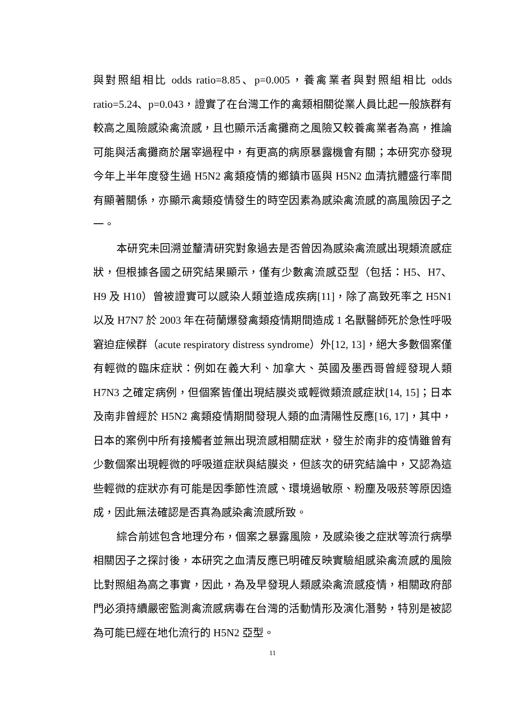與對照組相比 odds ratio=8.85、p=0.005，養禽業者與對照組相比 odds ratio=5.24、p=0.043，證實了在台灣工作的禽類相關從業人員比起一般族群有較高之風險感染禽流感，且也顯示活禽攤商之風險又較養禽業者為高，推論可能與活禽攤商於屠宰過程中，有更高的病原暴露機會有關；本研究亦發現今年上半年度發生過 H5N2 禽類疫情的鄉鎮市區與 H5N2 血清抗體盛行率間有顯著關係，亦顯示禽類疫情發生的時空因素為感染禽流感的高風險因子之一。
本研究未回溯並釐清研究對象過去是否曾因為感染禽流感出現類流感症狀，但根據各國之研究結果顯示，僅有少數禽流感亞型（包括：H5、H7、H9 及 H10）曾被證實可以感染人類並造成疾病[11]，除了高致死率之 H5N1 以及 H7N7 於 2003 年在荷蘭爆發禽類疫情期間造成 1 名獸醫師死於急性呼吸窘迫症候群（acute respiratory distress syndrome）外[12, 13]，絕大多數個案僅有輕微的臨床症狀：例如在義大利、加拿大、英國及墨西哥曾經發現人類 H7N3 之確定病例，但個案皆僅出現結膜炎或輕微類流感症狀[14, 15]；日本及南非曾經於 H5N2 禽類疫情期間發現人類的血清陽性反應[16, 17]，其中，日本的案例中所有接觸者並無出現流感相關症狀，發生於南非的疫情雖曾有少數個案出現輕微的呼吸道症狀與結膜炎，但該次的研究結論中，又認為這些輕微的症狀亦有可能是因季節性流感、環境過敏原、粉塵及吸菸等原因造成，因此無法確認是否真為感染禽流感所致。
綜合前述包含地理分布，個案之暴露風險，及感染後之症狀等流行病學相關因子之探討後，本研究之血清反應已明確反映實驗組感染禽流感的風險比對照組為高之事實，因此，為及早發現人類感染禽流感疫情，相關政府部門必須持續嚴密監測禽流感病毒在台灣的活動情形及演化潛勢，特別是被認為可能已經在地化流行的 H5N2 亞型。
11